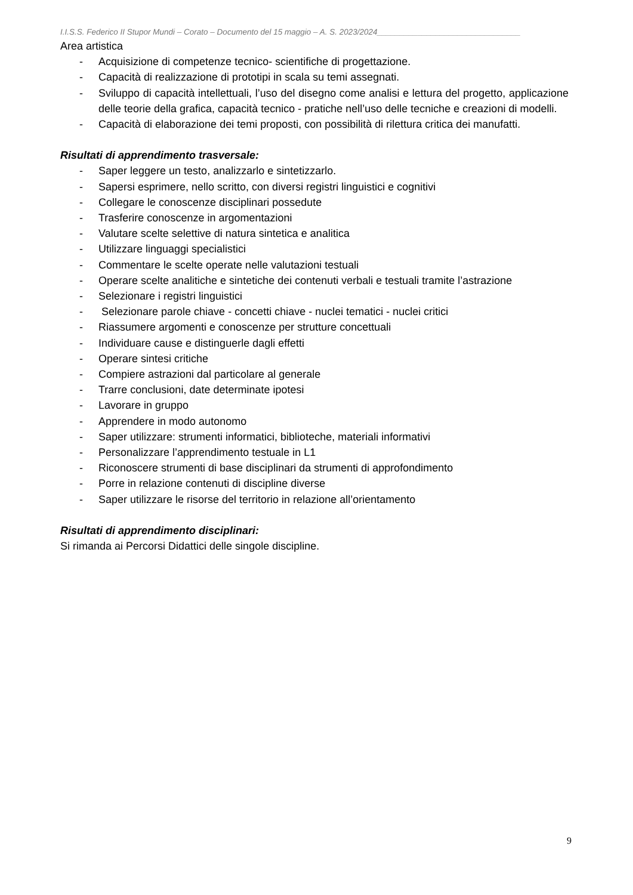I.I.S.S. Federico II Stupor Mundi – Corato – Documento del 15 maggio – A. S. 2023/2024________________________________
Area artistica
- Acquisizione di competenze tecnico- scientifiche di progettazione.
- Capacità di realizzazione di prototipi in scala su temi assegnati.
- Sviluppo di capacità intellettuali, l’uso del disegno come analisi e lettura del progetto, applicazione delle teorie della grafica, capacità tecnico - pratiche nell’uso delle tecniche e creazioni di modelli.
- Capacità di elaborazione dei temi proposti, con possibilità di rilettura critica dei manufatti.
Risultati di apprendimento trasversale:
- Saper leggere un testo, analizzarlo e sintetizzarlo.
- Sapersi esprimere, nello scritto, con diversi registri linguistici e cognitivi
- Collegare le conoscenze disciplinari possedute
- Trasferire conoscenze in argomentazioni
- Valutare scelte selettive di natura sintetica e analitica
- Utilizzare linguaggi specialistici
- Commentare le scelte operate nelle valutazioni testuali
- Operare scelte analitiche e sintetiche dei contenuti verbali e testuali tramite l’astrazione
- Selezionare i registri linguistici
- Selezionare parole chiave - concetti chiave - nuclei tematici - nuclei critici
- Riassumere argomenti e conoscenze per strutture concettuali
- Individuare cause e distinguerle dagli effetti
- Operare sintesi critiche
- Compiere astrazioni dal particolare al generale
- Trarre conclusioni, date determinate ipotesi
- Lavorare in gruppo
- Apprendere in modo autonomo
- Saper utilizzare: strumenti informatici, biblioteche, materiali informativi
- Personalizzare l’apprendimento testuale in L1
- Riconoscere strumenti di base disciplinari da strumenti di approfondimento
- Porre in relazione contenuti di discipline diverse
- Saper utilizzare le risorse del territorio in relazione all’orientamento
Risultati di apprendimento disciplinari:
Si rimanda ai Percorsi Didattici delle singole discipline.
9